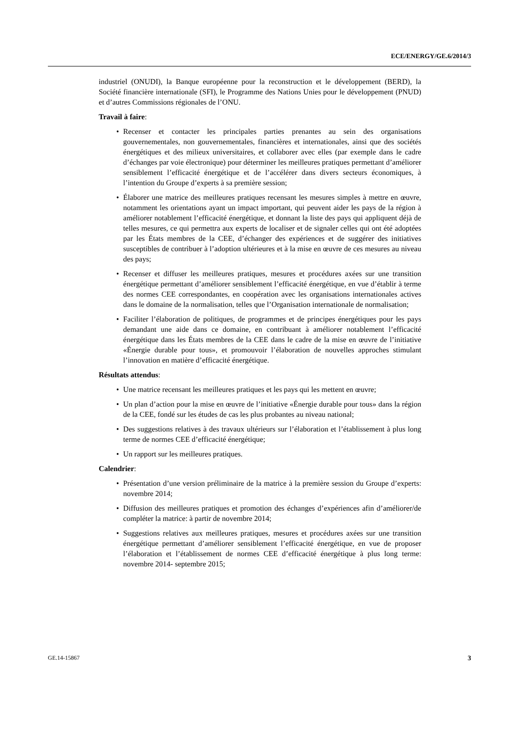ECE/ENERGY/GE.6/2014/3
industriel (ONUDI), la Banque européenne pour la reconstruction et le développement (BERD), la Société financière internationale (SFI), le Programme des Nations Unies pour le développement (PNUD) et d’autres Commissions régionales de l’ONU.
Travail à faire:
• Recenser et contacter les principales parties prenantes au sein des organisations gouvernementales, non gouvernementales, financières et internationales, ainsi que des sociétés énergétiques et des milieux universitaires, et collaborer avec elles (par exemple dans le cadre d’échanges par voie électronique) pour déterminer les meilleures pratiques permettant d’améliorer sensiblement l’efficacité énergétique et de l’accélérer dans divers secteurs économiques, à l’intention du Groupe d’experts à sa première session;
• Élaborer une matrice des meilleures pratiques recensant les mesures simples à mettre en œuvre, notamment les orientations ayant un impact important, qui peuvent aider les pays de la région à améliorer notablement l’efficacité énergétique, et donnant la liste des pays qui appliquent déjà de telles mesures, ce qui permettra aux experts de localiser et de signaler celles qui ont été adoptées par les États membres de la CEE, d’échanger des expériences et de suggérer des initiatives susceptibles de contribuer à l’adoption ultérieures et à la mise en œuvre de ces mesures au niveau des pays;
• Recenser et diffuser les meilleures pratiques, mesures et procédures axées sur une transition énergétique permettant d’améliorer sensiblement l’efficacité énergétique, en vue d’établir à terme des normes CEE correspondantes, en coopération avec les organisations internationales actives dans le domaine de la normalisation, telles que l’Organisation internationale de normalisation;
• Faciliter l’élaboration de politiques, de programmes et de principes énergétiques pour les pays demandant une aide dans ce domaine, en contribuant à améliorer notablement l’efficacité énergétique dans les États membres de la CEE dans le cadre de la mise en œuvre de l’initiative «Énergie durable pour tous», et promouvoir l’élaboration de nouvelles approches stimulant l’innovation en matière d’efficacité énergétique.
Résultats attendus:
• Une matrice recensant les meilleures pratiques et les pays qui les mettent en œuvre;
• Un plan d’action pour la mise en œuvre de l’initiative «Énergie durable pour tous» dans la région de la CEE, fondé sur les études de cas les plus probantes au niveau national;
• Des suggestions relatives à des travaux ultérieurs sur l’élaboration et l’établissement à plus long terme de normes CEE d’efficacité énergétique;
• Un rapport sur les meilleures pratiques.
Calendrier:
• Présentation d’une version préliminaire de la matrice à la première session du Groupe d’experts: novembre 2014;
• Diffusion des meilleures pratiques et promotion des échanges d’expériences afin d’améliorer/de compléter la matrice: à partir de novembre 2014;
• Suggestions relatives aux meilleures pratiques, mesures et procédures axées sur une transition énergétique permettant d’améliorer sensiblement l’efficacité énergétique, en vue de proposer l’élaboration et l’établissement de normes CEE d’efficacité énergétique à plus long terme: novembre 2014- septembre 2015;
GE.14-15867 3